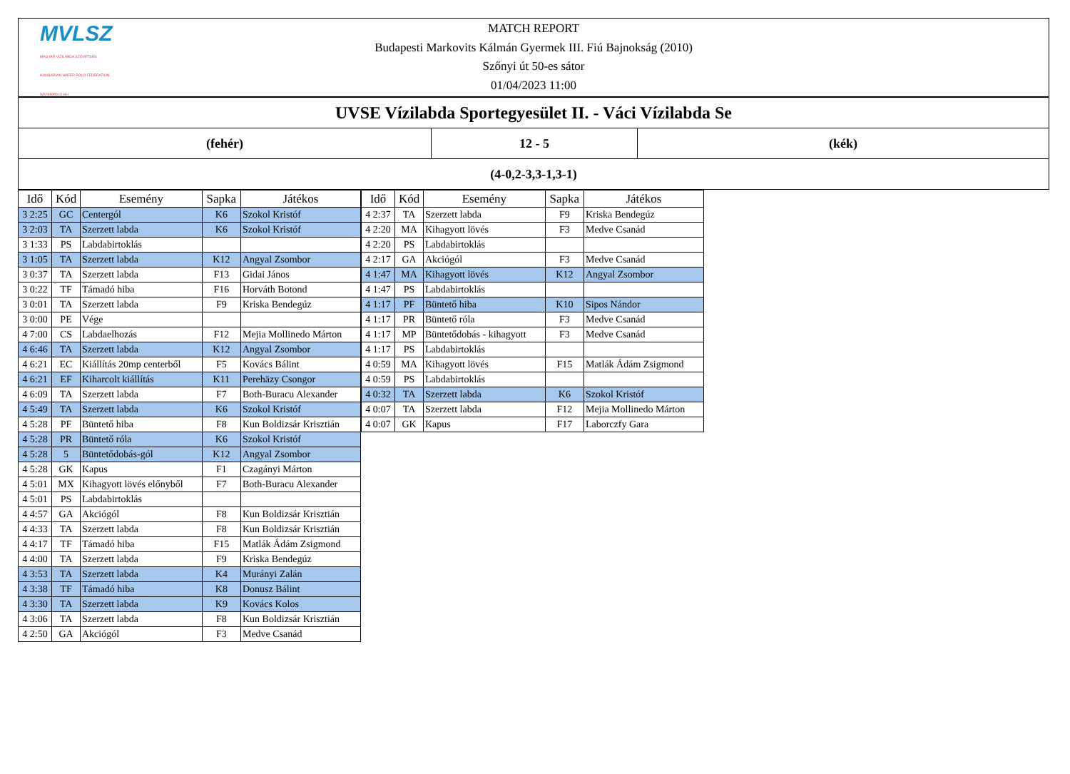MVLSZ
MAGYAR VÍZILABDA SZÖVETSÉG
HUNGARIAN WATER POLO FEDERATION
WATERPOLO.HU
MATCH REPORT
Budapesti Markovits Kálmán Gyermek III. Fiú Bajnokság (2010)
Szőnyi út 50-es sátor
01/04/2023 11:00
UVSE Vízilabda Sportegyesület II. - Váci Vízilabda Se
(fehér) 12 - 5 (kék)
(4-0,2-3,3-1,3-1)
| Idő | Kód | Esemény | Sapka | Játékos |
| --- | --- | --- | --- | --- |
| 3 2:25 | GC | Centergól | K6 | Szokol Kristóf |
| 3 2:03 | TA | Szerzett labda | K6 | Szokol Kristóf |
| 3 1:33 | PS | Labdabirtoklás | | |
| 3 1:05 | TA | Szerzett labda | K12 | Angyal Zsombor |
| 3 0:37 | TA | Szerzett labda | F13 | Gidai János |
| 3 0:22 | TF | Támadó hiba | F16 | Horváth Botond |
| 3 0:01 | TA | Szerzett labda | F9 | Kriska Bendegúz |
| 3 0:00 | PE | Vége | | |
| 4 7:00 | CS | Labdaelhozás | F12 | Mejia Mollinedo Márton |
| 4 6:46 | TA | Szerzett labda | K12 | Angyal Zsombor |
| 4 6:21 | EC | Kiállítás 20mp centerből | F5 | Kovács Bálint |
| 4 6:21 | EF | Kiharcolt kiállítás | K11 | Perehäzy Csongor |
| 4 6:09 | TA | Szerzett labda | F7 | Both-Buracu Alexander |
| 4 5:49 | TA | Szerzett labda | K6 | Szokol Kristóf |
| 4 5:28 | PF | Büntető hiba | F8 | Kun Boldizsár Krisztián |
| 4 5:28 | PR | Büntető róla | K6 | Szokol Kristóf |
| 4 5:28 | 5 | Büntetődobás-gól | K12 | Angyal Zsombor |
| 4 5:28 | GK | Kapus | F1 | Czagányi Márton |
| 4 5:01 | MX | Kihagyott lövés előnyből | F7 | Both-Buracu Alexander |
| 4 5:01 | PS | Labdabirtoklás | | |
| 4 4:57 | GA | Akciógól | F8 | Kun Boldizsár Krisztián |
| 4 4:33 | TA | Szerzett labda | F8 | Kun Boldizsár Krisztián |
| 4 4:17 | TF | Támadó hiba | F15 | Matlák Ádám Zsigmond |
| 4 4:00 | TA | Szerzett labda | F9 | Kriska Bendegúz |
| 4 3:53 | TA | Szerzett labda | K4 | Murányi Zalán |
| 4 3:38 | TF | Támadó hiba | K8 | Donusz Bálint |
| 4 3:30 | TA | Szerzett labda | K9 | Kovács Kolos |
| 4 3:06 | TA | Szerzett labda | F8 | Kun Boldizsár Krisztián |
| 4 2:50 | GA | Akciógól | F3 | Medve Csanád |
| Idő | Kód | Esemény | Sapka | Játékos |
| --- | --- | --- | --- | --- |
| 4 2:37 | TA | Szerzett labda | F9 | Kriska Bendegúz |
| 4 2:20 | MA | Kihagyott lövés | F3 | Medve Csanád |
| 4 2:20 | PS | Labdabirtoklás | | |
| 4 2:17 | GA | Akciógól | F3 | Medve Csanád |
| 4 1:47 | MA | Kihagyott lövés | K12 | Angyal Zsombor |
| 4 1:47 | PS | Labdabirtoklás | | |
| 4 1:17 | PF | Büntető hiba | K10 | Sipos Nándor |
| 4 1:17 | PR | Büntető róla | F3 | Medve Csanád |
| 4 1:17 | MP | Büntetődobás - kihagyott | F3 | Medve Csanád |
| 4 1:17 | PS | Labdabirtoklás | | |
| 4 0:59 | MA | Kihagyott lövés | F15 | Matlák Ádám Zsigmond |
| 4 0:59 | PS | Labdabirtoklás | | |
| 4 0:32 | TA | Szerzett labda | K6 | Szokol Kristóf |
| 4 0:07 | TA | Szerzett labda | F12 | Mejia Mollinedo Márton |
| 4 0:07 | GK | Kapus | F17 | Laborczfy Gara |